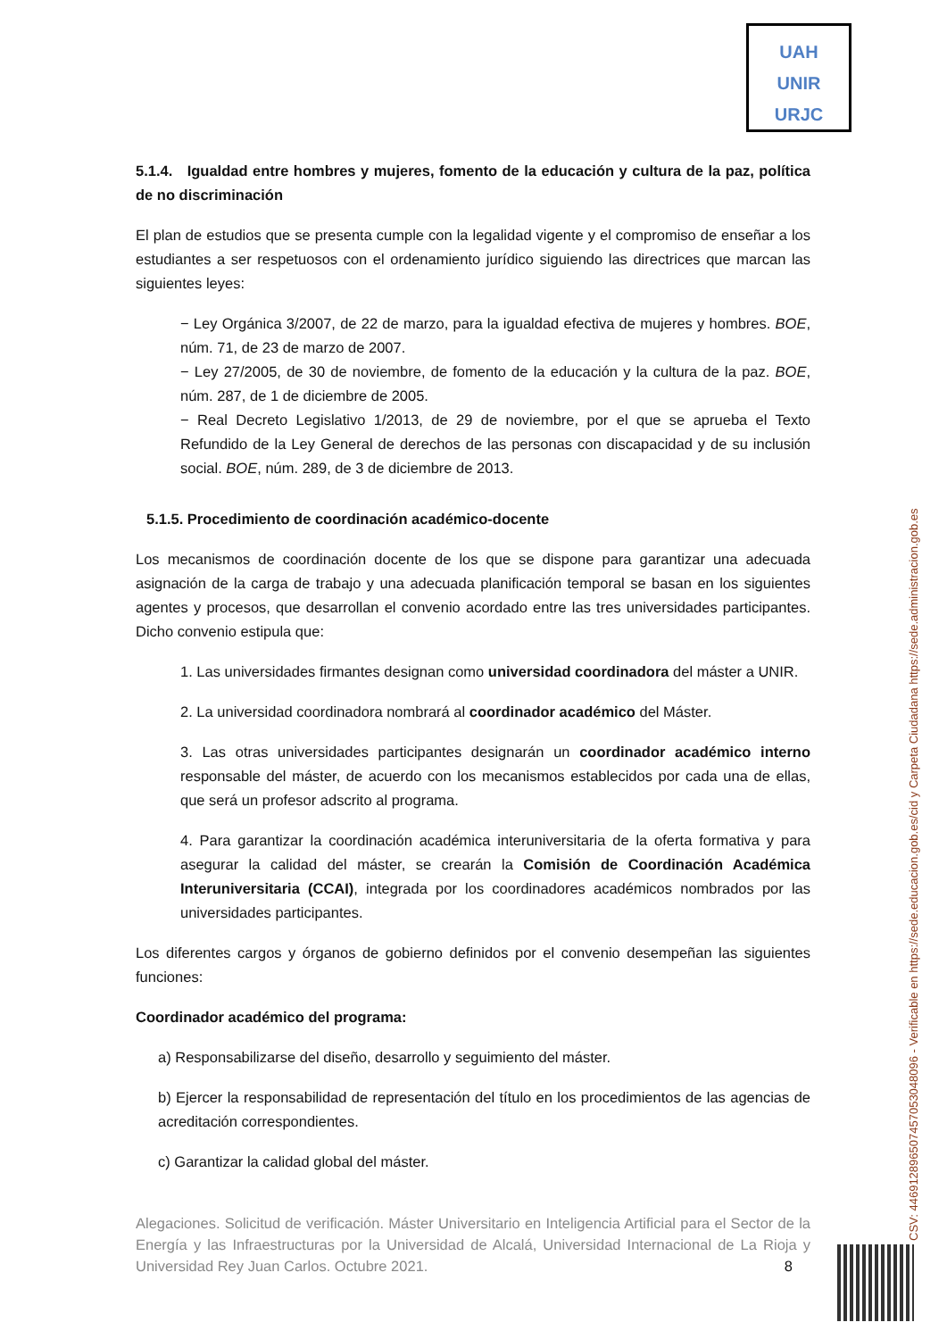UAH
UNIR
URJC
5.1.4. Igualdad entre hombres y mujeres, fomento de la educación y cultura de la paz, política de no discriminación
El plan de estudios que se presenta cumple con la legalidad vigente y el compromiso de enseñar a los estudiantes a ser respetuosos con el ordenamiento jurídico siguiendo las directrices que marcan las siguientes leyes:
− Ley Orgánica 3/2007, de 22 de marzo, para la igualdad efectiva de mujeres y hombres. BOE, núm. 71, de 23 de marzo de 2007.
− Ley 27/2005, de 30 de noviembre, de fomento de la educación y la cultura de la paz. BOE, núm. 287, de 1 de diciembre de 2005.
− Real Decreto Legislativo 1/2013, de 29 de noviembre, por el que se aprueba el Texto Refundido de la Ley General de derechos de las personas con discapacidad y de su inclusión social. BOE, núm. 289, de 3 de diciembre de 2013.
5.1.5. Procedimiento de coordinación académico-docente
Los mecanismos de coordinación docente de los que se dispone para garantizar una adecuada asignación de la carga de trabajo y una adecuada planificación temporal se basan en los siguientes agentes y procesos, que desarrollan el convenio acordado entre las tres universidades participantes. Dicho convenio estipula que:
1. Las universidades firmantes designan como universidad coordinadora del máster a UNIR.
2. La universidad coordinadora nombrará al coordinador académico del Máster.
3. Las otras universidades participantes designarán un coordinador académico interno responsable del máster, de acuerdo con los mecanismos establecidos por cada una de ellas, que será un profesor adscrito al programa.
4. Para garantizar la coordinación académica interuniversitaria de la oferta formativa y para asegurar la calidad del máster, se crearán la Comisión de Coordinación Académica Interuniversitaria (CCAI), integrada por los coordinadores académicos nombrados por las universidades participantes.
Los diferentes cargos y órganos de gobierno definidos por el convenio desempeñan las siguientes funciones:
Coordinador académico del programa:
a) Responsabilizarse del diseño, desarrollo y seguimiento del máster.
b) Ejercer la responsabilidad de representación del título en los procedimientos de las agencias de acreditación correspondientes.
c) Garantizar la calidad global del máster.
Alegaciones. Solicitud de verificación. Máster Universitario en Inteligencia Artificial para el Sector de la Energía y las Infraestructuras por la Universidad de Alcalá, Universidad Internacional de La Rioja y Universidad Rey Juan Carlos. Octubre 2021. 8
CSV: 446912896507457053048096 - Verificable en https://sede.educacion.gob.es/cid y Carpeta Ciudadana https://sede.administracion.gob.es